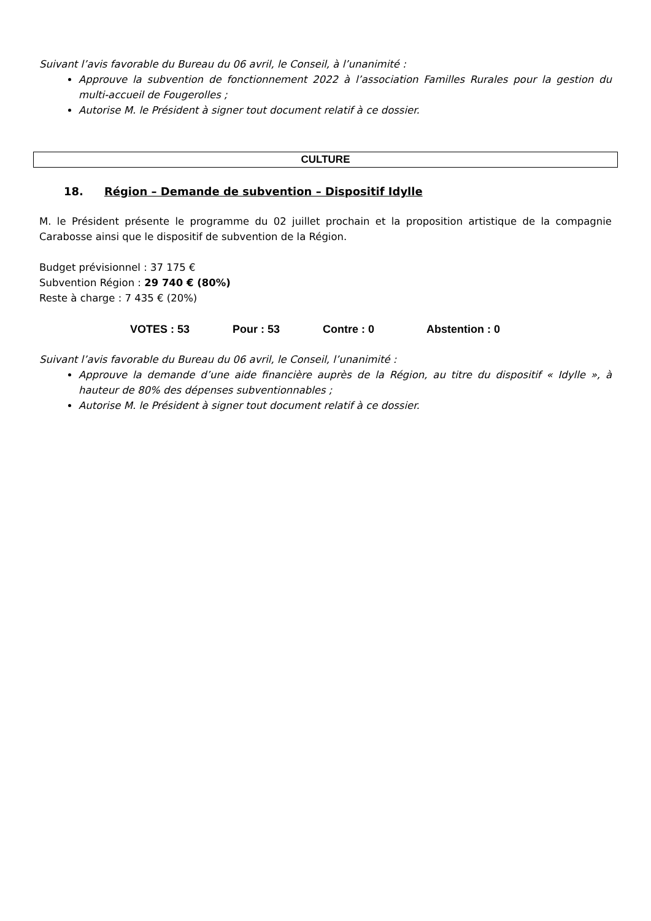Suivant l’avis favorable du Bureau du 06 avril, le Conseil, à l’unanimité :
Approuve la subvention de fonctionnement 2022 à l’association Familles Rurales pour la gestion du multi-accueil de Fougerolles ;
Autorise M. le Président à signer tout document relatif à ce dossier.
CULTURE
18. Région – Demande de subvention – Dispositif Idylle
M. le Président présente le programme du 02 juillet prochain et la proposition artistique de la compagnie Carabosse ainsi que le dispositif de subvention de la Région.
Budget prévisionnel : 37 175 €
Subvention Région : 29 740 € (80%)
Reste à charge : 7 435 € (20%)
VOTES : 53 Pour : 53 Contre : 0 Abstention : 0
Suivant l’avis favorable du Bureau du 06 avril, le Conseil, l’unanimité :
Approuve la demande d’une aide financière auprès de la Région, au titre du dispositif « Idylle », à hauteur de 80% des dépenses subventionnables ;
Autorise M. le Président à signer tout document relatif à ce dossier.